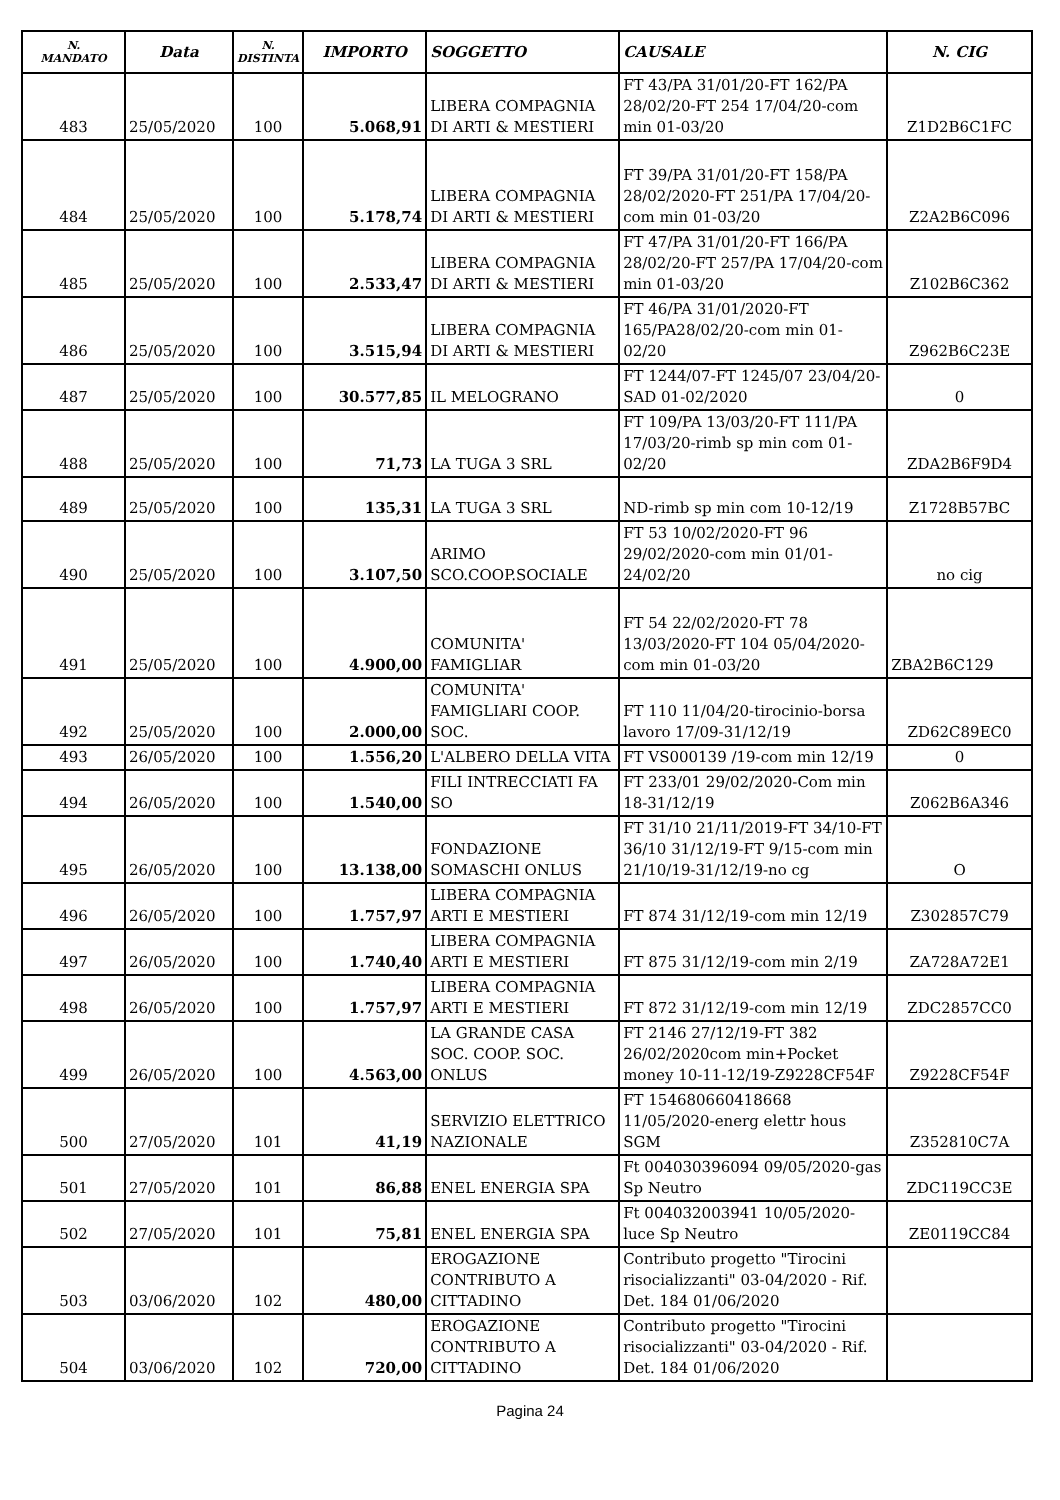| N. MANDATO | Data | N. DISTINTA | IMPORTO | SOGGETTO | CAUSALE | N. CIG |
| --- | --- | --- | --- | --- | --- | --- |
| 483 | 25/05/2020 | 100 | 5.068,91 | LIBERA COMPAGNIA DI ARTI & MESTIERI | FT 43/PA 31/01/20-FT 162/PA 28/02/20-FT 254 17/04/20-com min 01-03/20 | Z1D2B6C1FC |
| 484 | 25/05/2020 | 100 | 5.178,74 | LIBERA COMPAGNIA DI ARTI & MESTIERI | FT 39/PA 31/01/20-FT 158/PA 28/02/2020-FT 251/PA 17/04/20-com min 01-03/20 | Z2A2B6C096 |
| 485 | 25/05/2020 | 100 | 2.533,47 | LIBERA COMPAGNIA DI ARTI & MESTIERI | FT 47/PA 31/01/20-FT 166/PA 28/02/20-FT 257/PA 17/04/20-com min 01-03/20 | Z102B6C362 |
| 486 | 25/05/2020 | 100 | 3.515,94 | LIBERA COMPAGNIA DI ARTI & MESTIERI | FT 46/PA 31/01/2020-FT 165/PA28/02/20-com min 01-02/20 | Z962B6C23E |
| 487 | 25/05/2020 | 100 | 30.577,85 | IL MELOGRANO | FT 1244/07-FT 1245/07 23/04/20-SAD 01-02/2020 | 0 |
| 488 | 25/05/2020 | 100 | 71,73 | LA TUGA 3 SRL | FT 109/PA 13/03/20-FT 111/PA 17/03/20-rimb sp min com 01-02/20 | ZDA2B6F9D4 |
| 489 | 25/05/2020 | 100 | 135,31 | LA TUGA 3 SRL | ND-rimb sp min com 10-12/19 | Z1728B57BC |
| 490 | 25/05/2020 | 100 | 3.107,50 | ARIMO SCO.COOP.SOCIALE | FT 53 10/02/2020-FT 96 29/02/2020-com min 01/01-24/02/20 | no cig |
| 491 | 25/05/2020 | 100 | 4.900,00 | COMUNITA' FAMIGLIAR | FT 54 22/02/2020-FT 78 13/03/2020-FT 104 05/04/2020-com min 01-03/20 | ZBA2B6C129 |
| 492 | 25/05/2020 | 100 | 2.000,00 | COMUNITA' FAMIGLIARI COOP. SOC. | FT 110 11/04/20-tirocinio-borsa lavoro 17/09-31/12/19 | ZD62C89EC0 |
| 493 | 26/05/2020 | 100 | 1.556,20 | L'ALBERO DELLA VITA | FT VS000139 /19-com min 12/19 | 0 |
| 494 | 26/05/2020 | 100 | 1.540,00 | FILI INTRECCIATI FA SO | FT 233/01 29/02/2020-Com min 18-31/12/19 | Z062B6A346 |
| 495 | 26/05/2020 | 100 | 13.138,00 | FONDAZIONE SOMASCHI ONLUS | FT 31/10 21/11/2019-FT 34/10-FT 36/10 31/12/19-FT 9/15-com min 21/10/19-31/12/19-no cg | O |
| 496 | 26/05/2020 | 100 | 1.757,97 | LIBERA COMPAGNIA ARTI E MESTIERI | FT 874 31/12/19-com min 12/19 | Z302857C79 |
| 497 | 26/05/2020 | 100 | 1.740,40 | LIBERA COMPAGNIA ARTI E MESTIERI | FT 875 31/12/19-com min 2/19 | ZA728A72E1 |
| 498 | 26/05/2020 | 100 | 1.757,97 | LIBERA COMPAGNIA ARTI E MESTIERI | FT 872 31/12/19-com min 12/19 | ZDC2857CC0 |
| 499 | 26/05/2020 | 100 | 4.563,00 | LA GRANDE CASA SOC. COOP. SOC. ONLUS | FT 2146 27/12/19-FT 382 26/02/2020com min+Pocket money 10-11-12/19-Z9228CF54F | Z9228CF54F |
| 500 | 27/05/2020 | 101 | 41,19 | SERVIZIO ELETTRICO NAZIONALE | FT 154680660418668 11/05/2020-energ elettr hous SGM | Z352810C7A |
| 501 | 27/05/2020 | 101 | 86,88 | ENEL ENERGIA SPA | Ft 004030396094 09/05/2020-gas Sp Neutro | ZDC119CC3E |
| 502 | 27/05/2020 | 101 | 75,81 | ENEL ENERGIA SPA | Ft 004032003941 10/05/2020-luce Sp Neutro | ZE0119CC84 |
| 503 | 03/06/2020 | 102 | 480,00 | EROGAZIONE CONTRIBUTO A CITTADINO | Contributo progetto "Tirocini risocializzanti" 03-04/2020 - Rif. Det. 184 01/06/2020 | |
| 504 | 03/06/2020 | 102 | 720,00 | EROGAZIONE CONTRIBUTO A CITTADINO | Contributo progetto "Tirocini risocializzanti" 03-04/2020 - Rif. Det. 184 01/06/2020 | |
Pagina 24